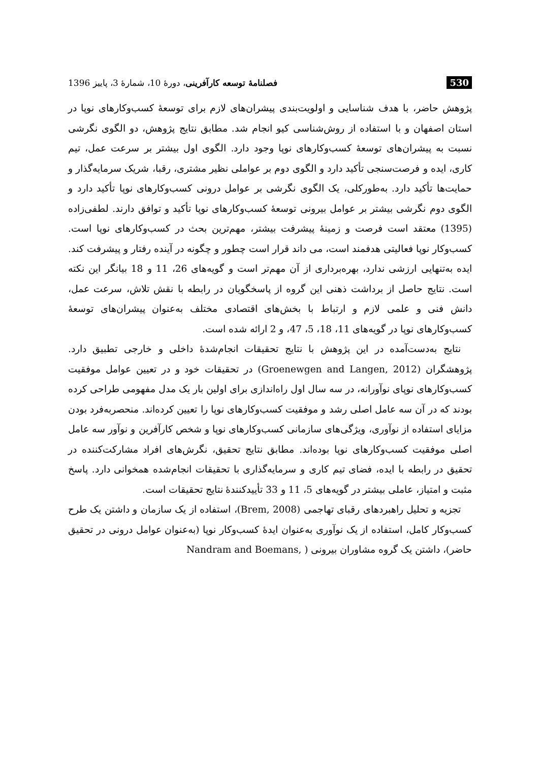530 فصلنامهٔ توسعه کارآفرینی، دورهٔ 10، شمارهٔ 3، پاییز 1396
پژوهش حاضر، با هدف شناسایی و اولویت‌بندی پیشران‌های لازم برای توسعهٔ کسب‌وکارهای نوپا در استان اصفهان و با استفاده از روش‌شناسی کیو انجام شد. مطابق نتایج پژوهش، دو الگوی نگرشی نسبت به پیشران‌های توسعهٔ کسب‌وکارهای نوپا وجود دارد. الگوی اول بیشتر بر سرعت عمل، تیم کاری، ایده و فرصت‌سنجی تأکید دارد و الگوی دوم بر عواملی نظیر مشتری، رقبا، شریک سرمایه‌گذار و حمایت‌ها تأکید دارد. به‌طورکلی، یک الگوی نگرشی بر عوامل درونی کسب‌وکارهای نوپا تأکید دارد و الگوی دوم نگرشی بیشتر بر عوامل بیرونی توسعهٔ کسب‌وکارهای نوپا تأکید و توافق دارند. لطفی‌زاده (1395) معتقد است فرصت و زمینهٔ پیشرفت بیشتر، مهم‌ترین بحث در کسب‌وکارهای نوپا است. کسب‌وکار نوپا فعالیتی هدفمند است، می داند قرار است چطور و چگونه در آینده رفتار و پیشرفت کند. ایده به‌تنهایی ارزشی ندارد، بهره‌برداری از آن مهم‌تر است و گویه‌های 26، 11 و 18 بیانگر این نکته است. نتایج حاصل از برداشت ذهنی این گروه از پاسخگویان در رابطه با نقش تلاش، سرعت عمل، دانش فنی و علمی لازم و ارتباط با بخش‌های اقتصادی مختلف به‌عنوان پیشران‌های توسعهٔ کسب‌وکارهای نوپا در گویه‌های 11، 18، 5، 47، و 2 ارائه شده است.
نتایج به‌دست‌آمده در این پژوهش با نتایج تحقیقات انجام‌شدهٔ داخلی و خارجی تطبیق دارد. پژوهشگران (Groenewgen and Langen, 2012) در تحقیقات خود و در تعیین عوامل موفقیت کسب‌وکارهای نوپای نوآورانه، در سه سال اول راه‌اندازی برای اولین بار یک مدل مفهومی طراحی کرده بودند که در آن سه عامل اصلی رشد و موفقیت کسب‌وکارهای نوپا را تعیین کرده‌اند. منحصربه‌فرد بودن مزایای استفاده از نوآوری، ویژگی‌های سازمانی کسب‌وکارهای نوپا و شخص کارآفرین و نوآور سه عامل اصلی موفقیت کسب‌وکارهای نوپا بوده‌اند. مطابق نتایج تحقیق، نگرش‌های افراد مشارکت‌کننده در تحقیق در رابطه با ایده، فضای تیم کاری و سرمایه‌گذاری با تحقیقات انجام‌شده همخوانی دارد. پاسخ مثبت و امتیاز، عاملی بیشتر در گویه‌های 5، 11 و 33 تأییدکنندهٔ نتایج تحقیقات است.
تجزیه و تحلیل راهبردهای رقبای تهاجمی (Brem, 2008)، استفاده از یک سازمان و داشتن یک طرح کسب‌وکار کامل، استفاده از یک نوآوری به‌عنوان ایدهٔ کسب‌وکار نوپا (به‌عنوان عوامل درونی در تحقیق حاضر)، داشتن یک گروه مشاوران بیرونی ( ,Nandram and Boemans